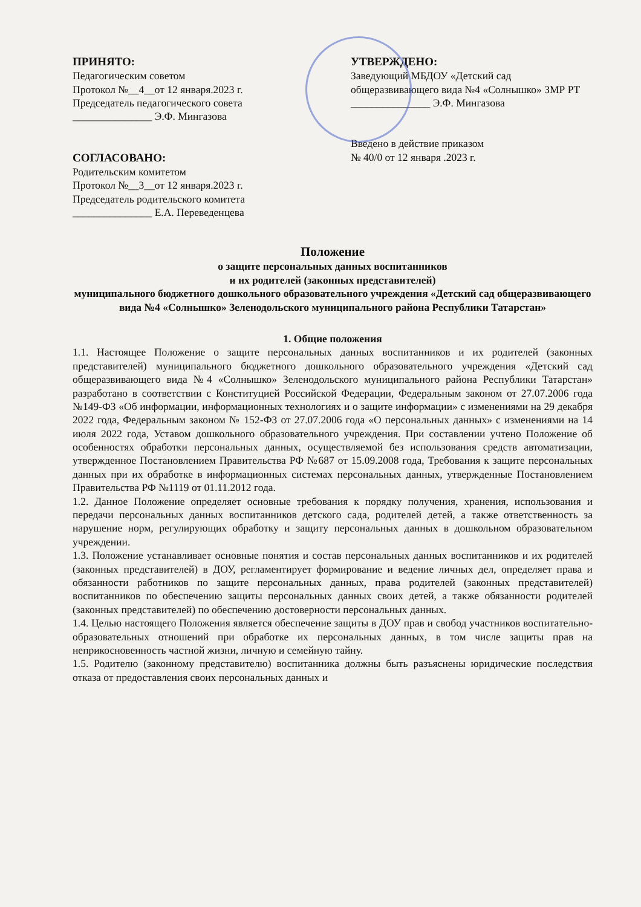ПРИНЯТО:
Педагогическим советом
Протокол №__4__от 12 января.2023 г.
Председатель педагогического совета
_______________ Э.Ф. Мингазова
СОГЛАСОВАНО:
Родительским комитетом
Протокол №__3__от 12 января.2023 г.
Председатель родительского комитета
_______________ Е.А. Переведенцева
УТВЕРЖДЕНО:
Заведующий МБДОУ «Детский сад общеразвивающего вида №4 «Солнышко» ЗМР РТ
_______________ Э.Ф. Мингазова
Введено в действие приказом
№ 40/0 от 12 января .2023 г.
Положение
о защите персональных данных воспитанников
и их родителей (законных представителей)
муниципального бюджетного дошкольного образовательного учреждения «Детский сад общеразвивающего вида №4 «Солнышко» Зеленодольского муниципального района Республики Татарстан»
1. Общие положения
1.1. Настоящее Положение о защите персональных данных воспитанников и их родителей (законных представителей) муниципального бюджетного дошкольного образовательного учреждения «Детский сад общеразвивающего вида №4 «Солнышко» Зеленодольского муниципального района Республики Татарстан» разработано в соответствии с Конституцией Российской Федерации, Федеральным законом от 27.07.2006 года №149-ФЗ «Об информации, информационных технологиях и о защите информации» с изменениями на 29 декабря 2022 года, Федеральным законом № 152-ФЗ от 27.07.2006 года «О персональных данных» с изменениями на 14 июля 2022 года, Уставом дошкольного образовательного учреждения. При составлении учтено Положение об особенностях обработки персональных данных, осуществляемой без использования средств автоматизации, утвержденное Постановлением Правительства РФ №687 от 15.09.2008 года, Требования к защите персональных данных при их обработке в информационных системах персональных данных, утвержденные Постановлением Правительства РФ №1119 от 01.11.2012 года.
1.2. Данное Положение определяет основные требования к порядку получения, хранения, использования и передачи персональных данных воспитанников детского сада, родителей детей, а также ответственность за нарушение норм, регулирующих обработку и защиту персональных данных в дошкольном образовательном учреждении.
1.3. Положение устанавливает основные понятия и состав персональных данных воспитанников и их родителей (законных представителей) в ДОУ, регламентирует формирование и ведение личных дел, определяет права и обязанности работников по защите персональных данных, права родителей (законных представителей) воспитанников по обеспечению защиты персональных данных своих детей, а также обязанности родителей (законных представителей) по обеспечению достоверности персональных данных.
1.4. Целью настоящего Положения является обеспечение защиты в ДОУ прав и свобод участников воспитательно-образовательных отношений при обработке их персональных данных, в том числе защиты прав на неприкосновенность частной жизни, личную и семейную тайну.
1.5. Родителю (законному представителю) воспитанника должны быть разъяснены юридические последствия отказа от предоставления своих персональных данных и